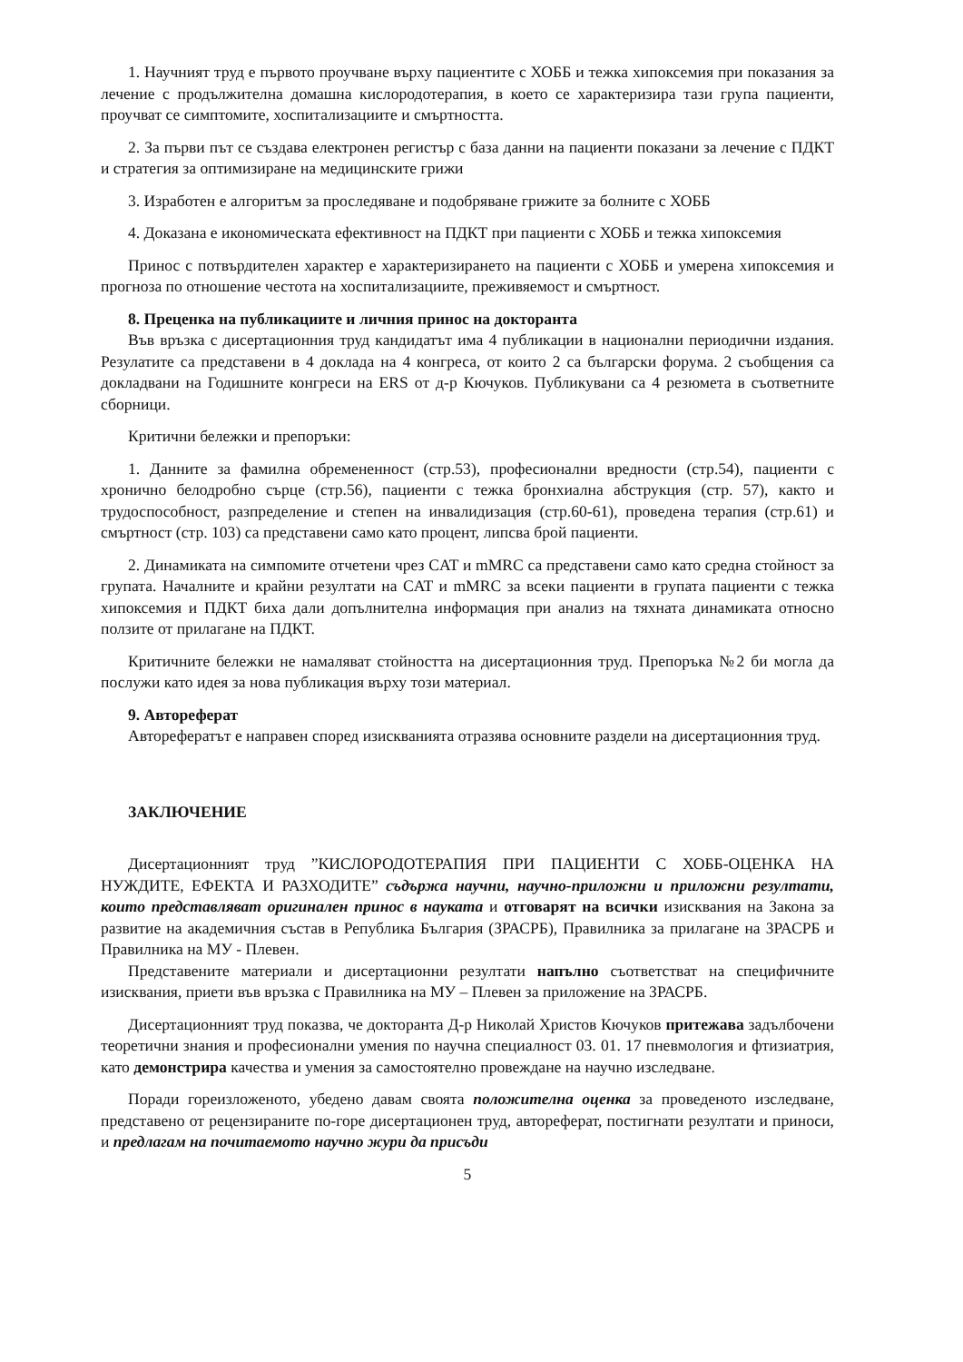1. Научният труд е първото проучване върху пациентите с ХОББ и тежка хипоксемия при показания за лечение с продължителна домашна кислородотерапия, в което се характеризира тази група пациенти, проучват се симптомите, хоспитализациите и смъртността.
2. За първи път се създава електронен регистър с база данни на пациенти показани за лечение с ПДКТ и стратегия за оптимизиране на медицинските грижи
3. Изработен е алгоритъм за проследяване и подобряване грижите за болните с ХОББ
4. Доказана е икономическата ефективност на ПДКТ при пациенти с ХОББ и тежка хипоксемия
Принос с потвърдителен характер е характеризирането на пациенти с ХОББ и умерена хипоксемия и прогноза по отношение честота на хоспитализациите, преживяемост и смъртност.
8. Преценка на публикациите и личния принос на докторанта
Във връзка с дисертационния труд кандидатът има 4 публикации в национални периодични издания. Резулатите са представени в 4 доклада на 4 конгреса, от които 2 са български форума. 2 съобщения са докладвани на Годишните конгреси на ERS от д-р Кючуков. Публикувани са 4 резюмета в съответните сборници.
Критични бележки и препоръки:
1. Данните за фамилна обремененност (стр.53), професионални вредности (стр.54), пациенти с хронично белодробно сърце (стр.56), пациенти с тежка бронхиална абструкция (стр. 57), както и трудоспособност, разпределение и степен на инвалидизация (стр.60-61), проведена терапия (стр.61) и смъртност (стр. 103) са представени само като процент, липсва брой пациенти.
2. Динамиката на симпомите отчетени чрез CAT и mMRC са представени само като средна стойност за групата. Началните и крайни резултати на CAT и mMRC за всеки пациенти в групата пациенти с тежка хипоксемия и ПДКТ биха дали допълнителна информация при анализ на тяхната динамиката относно ползите от прилагане на ПДКТ.
Критичните бележки не намаляват стойността на дисертационния труд. Препоръка №2 би могла да послужи като идея за нова публикация върху този материал.
9. Автореферат
Авторефератът е направен според изискванията отразява основните раздели на дисертационния труд.
ЗАКЛЮЧЕНИЕ
Дисертационният труд ”КИСЛОРОДОТЕРАПИЯ ПРИ ПАЦИЕНТИ С ХОББ-ОЦЕНКА НА НУЖДИТЕ, ЕФЕКТА И РАЗХОДИТЕ” съдържа научни, научно-приложни и приложни резултати, които представляват оригинален принос в науката и отговарят на всички изисквания на Закона за развитие на академичния състав в Република България (ЗРАСРБ), Правилника за прилагане на ЗРАСРБ и Правилника на МУ - Плевен.
Представените материали и дисертационни резултати напълно съответстват на специфичните изисквания, приети във връзка с Правилника на МУ – Плевен за приложение на ЗРАСРБ.
Дисертационният труд показва, че докторанта Д-р Николай Христов Кючуков притежава задълбочени теоретични знания и професионални умения по научна специалност 03. 01. 17 пневмология и фтизиатрия, като демонстрира качества и умения за самостоятелно провеждане на научно изследване.
Поради гореизложеното, убедено давам своята положителна оценка за проведеното изследване, представено от рецензираните по-горе дисертационен труд, автореферат, постигнати резултати и приноси, и предлагам на почитаемото научно жури да присъди
5